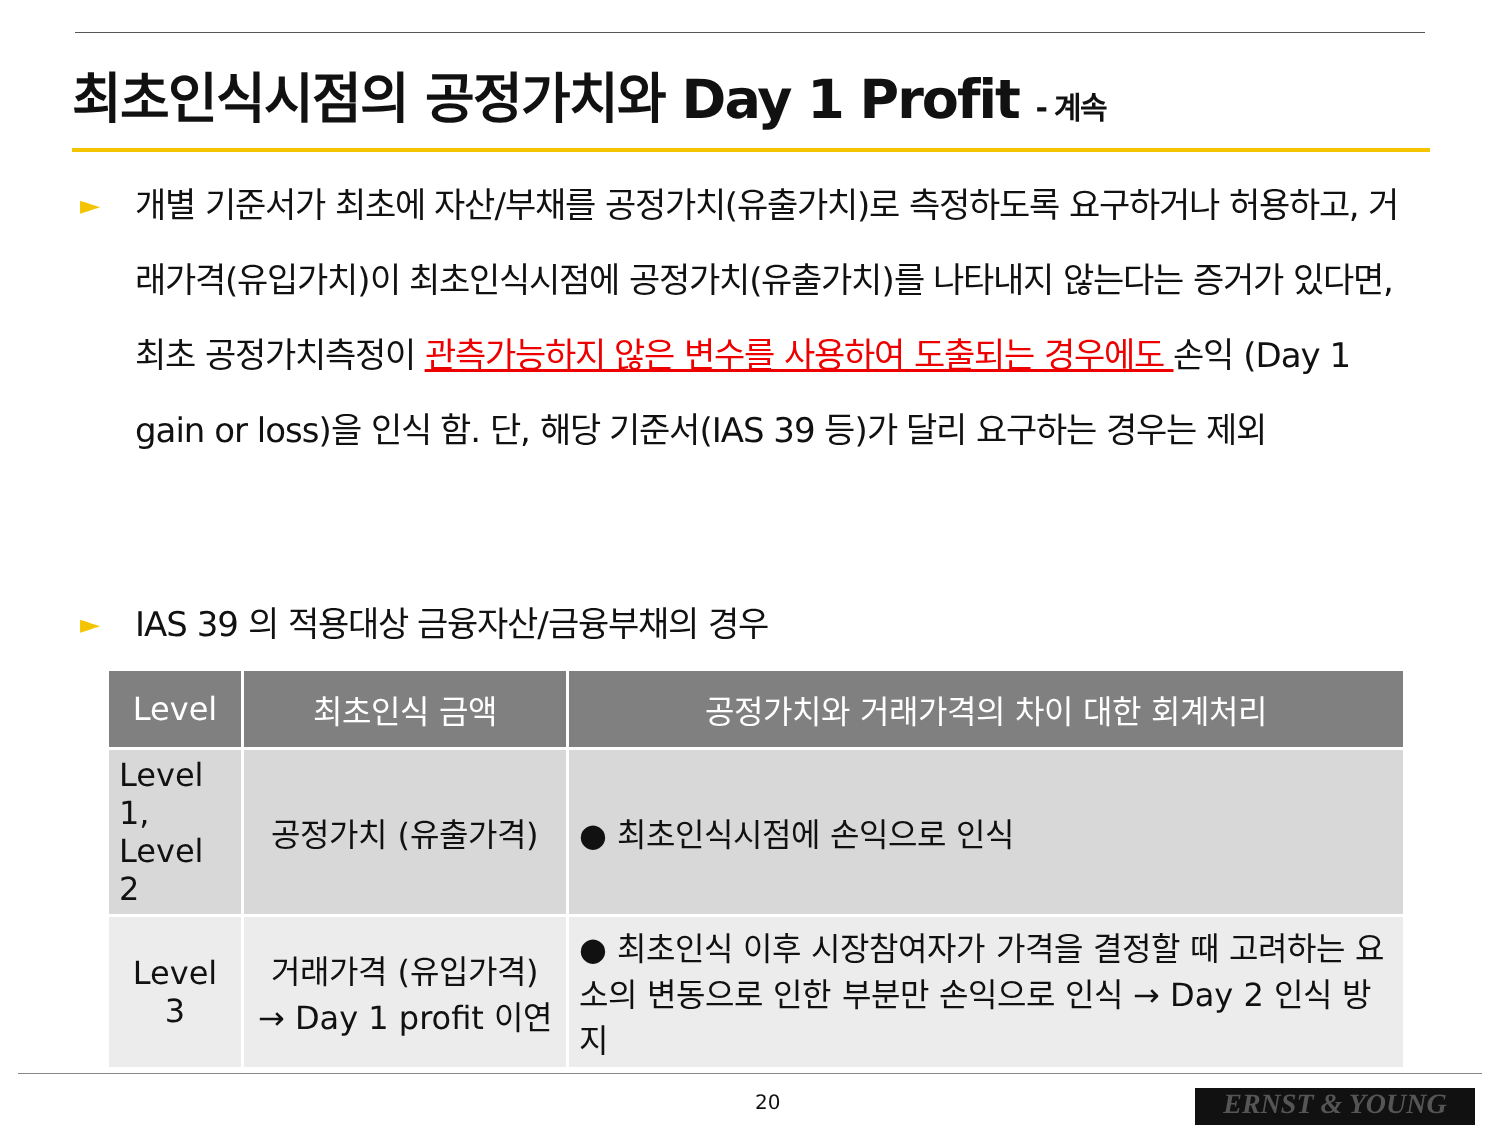최초인식시점의 공정가치와 Day 1 Profit - 계속
►
개별 기준서가 최초에 자산/부채를 공정가치(유출가치)로 측정하도록 요구하거나 허용하고, 거래가격(유입가치)이 최초인식시점에 공정가치(유출가치)를 나타내지 않는다는 증거가 있다면, 최초 공정가치측정이 관측가능하지 않은 변수를 사용하여 도출되는 경우에도 손익 (Day 1 gain or loss)을 인식 함. 단, 해당 기준서(IAS 39 등)가 달리 요구하는 경우는 제외
►
IAS 39 의 적용대상 금융자산/금융부채의 경우
| Level | 최초인식 금액 | 공정가치와 거래가격의 차이 대한 회계처리 |
| --- | --- | --- |
| Level 1, Level 2 | 공정가치 (유출가격) | ● 최초인식시점에 손익으로 인식 |
| Level 3 | 거래가격 (유입가격) → Day 1 profit 이연 | ● 최초인식 이후 시장참여자가 가격을 결정할 때 고려하는 요소의 변동으로 인한 부분만 손익으로 인식 → Day 2 인식 방지 |
20 ERNST & YOUNG